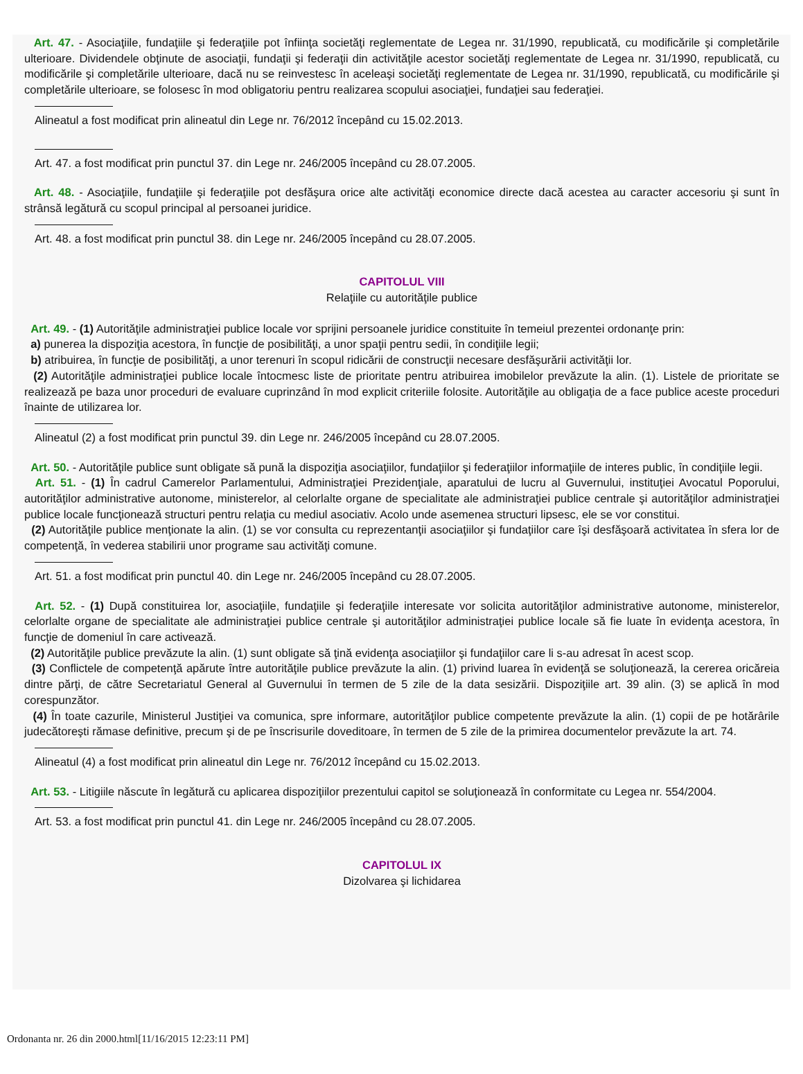Art. 47. - Asociaţiile, fundaţiile şi federaţiile pot înfiinţa societăţi reglementate de Legea nr. 31/1990, republicată, cu modificările şi completările ulterioare. Dividendele obţinute de asociaţii, fundaţii şi federaţii din activităţile acestor societăţi reglementate de Legea nr. 31/1990, republicată, cu modificările şi completările ulterioare, dacă nu se reinvestesc în aceleaşi societăţi reglementate de Legea nr. 31/1990, republicată, cu modificările şi completările ulterioare, se folosesc în mod obligatoriu pentru realizarea scopului asociaţiei, fundaţiei sau federaţiei.
Alineatul a fost modificat prin alineatul din Lege nr. 76/2012 începând cu 15.02.2013.
Art. 47. a fost modificat prin punctul 37. din Lege nr. 246/2005 începând cu 28.07.2005.
Art. 48. - Asociaţiile, fundaţiile şi federaţiile pot desfăşura orice alte activităţi economice directe dacă acestea au caracter accesoriu şi sunt în strânsă legătură cu scopul principal al persoanei juridice.
Art. 48. a fost modificat prin punctul 38. din Lege nr. 246/2005 începând cu 28.07.2005.
CAPITOLUL VIII
Relaţiile cu autorităţile publice
Art. 49. - (1) Autorităţile administraţiei publice locale vor sprijini persoanele juridice constituite în temeiul prezentei ordonanţe prin:
a) punerea la dispoziţia acestora, în funcţie de posibilităţi, a unor spaţii pentru sedii, în condiţiile legii;
b) atribuirea, în funcţie de posibilităţi, a unor terenuri în scopul ridicării de construcţii necesare desfăşurării activităţii lor.
(2) Autorităţile administraţiei publice locale întocmesc liste de prioritate pentru atribuirea imobilelor prevăzute la alin. (1). Listele de prioritate se realizează pe baza unor proceduri de evaluare cuprinzând în mod explicit criteriile folosite. Autorităţile au obligaţia de a face publice aceste proceduri înainte de utilizarea lor.
Alineatul (2) a fost modificat prin punctul 39. din Lege nr. 246/2005 începând cu 28.07.2005.
Art. 50. - Autorităţile publice sunt obligate să pună la dispoziţia asociaţiilor, fundaţiilor şi federaţiilor informaţiile de interes public, în condiţiile legii.
Art. 51. - (1) În cadrul Camerelor Parlamentului, Administraţiei Prezidenţiale, aparatului de lucru al Guvernului, instituţiei Avocatul Poporului, autorităţilor administrative autonome, ministerelor, al celorlalte organe de specialitate ale administraţiei publice centrale şi autorităţilor administraţiei publice locale funcţionează structuri pentru relaţia cu mediul asociativ. Acolo unde asemenea structuri lipsesc, ele se vor constitui.
(2) Autorităţile publice menţionate la alin. (1) se vor consulta cu reprezentanţii asociaţiilor şi fundaţiilor care îşi desfăşoară activitatea în sfera lor de competenţă, în vederea stabilirii unor programe sau activităţi comune.
Art. 51. a fost modificat prin punctul 40. din Lege nr. 246/2005 începând cu 28.07.2005.
Art. 52. - (1) După constituirea lor, asociaţiile, fundaţiile şi federaţiile interesate vor solicita autorităţilor administrative autonome, ministerelor, celorlalte organe de specialitate ale administraţiei publice centrale şi autorităţilor administraţiei publice locale să fie luate în evidenţa acestora, în funcţie de domeniul în care activează.
(2) Autorităţile publice prevăzute la alin. (1) sunt obligate să ţină evidenţa asociaţiilor şi fundaţiilor care li s-au adresat în acest scop.
(3) Conflictele de competenţă apărute între autorităţile publice prevăzute la alin. (1) privind luarea în evidenţă se soluţionează, la cererea oricăreia dintre părţi, de către Secretariatul General al Guvernului în termen de 5 zile de la data sesizării. Dispoziţiile art. 39 alin. (3) se aplică în mod corespunzător.
(4) În toate cazurile, Ministerul Justiţiei va comunica, spre informare, autorităţilor publice competente prevăzute la alin. (1) copii de pe hotărârile judecătoreşti rămase definitive, precum şi de pe înscrisurile doveditoare, în termen de 5 zile de la primirea documentelor prevăzute la art. 74.
Alineatul (4) a fost modificat prin alineatul din Lege nr. 76/2012 începând cu 15.02.2013.
Art. 53. - Litigiile născute în legătură cu aplicarea dispoziţiilor prezentului capitol se soluţionează în conformitate cu Legea nr. 554/2004.
Art. 53. a fost modificat prin punctul 41. din Lege nr. 246/2005 începând cu 28.07.2005.
CAPITOLUL IX
Dizolvarea şi lichidarea
Ordonanta nr. 26 din 2000.html[11/16/2015 12:23:11 PM]